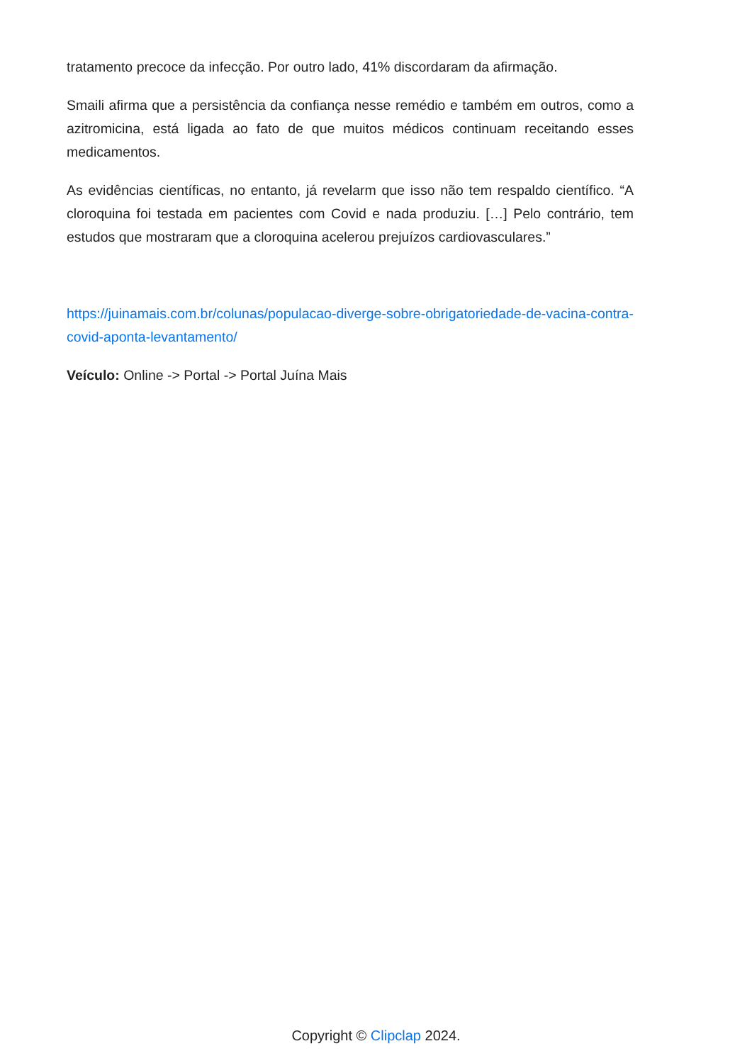tratamento precoce da infecção. Por outro lado, 41% discordaram da afirmação.
Smaili afirma que a persistência da confiança nesse remédio e também em outros, como a azitromicina, está ligada ao fato de que muitos médicos continuam receitando esses medicamentos.
As evidências científicas, no entanto, já revelarm que isso não tem respaldo científico. “A cloroquina foi testada em pacientes com Covid e nada produziu. […] Pelo contrário, tem estudos que mostraram que a cloroquina acelerou prejuízos cardiovasculares.”
https://juinamais.com.br/colunas/populacao-diverge-sobre-obrigatoriedade-de-vacina-contra-covid-aponta-levantamento/
Veículo: Online -> Portal -> Portal Juína Mais
Copyright © Clipclap 2024.